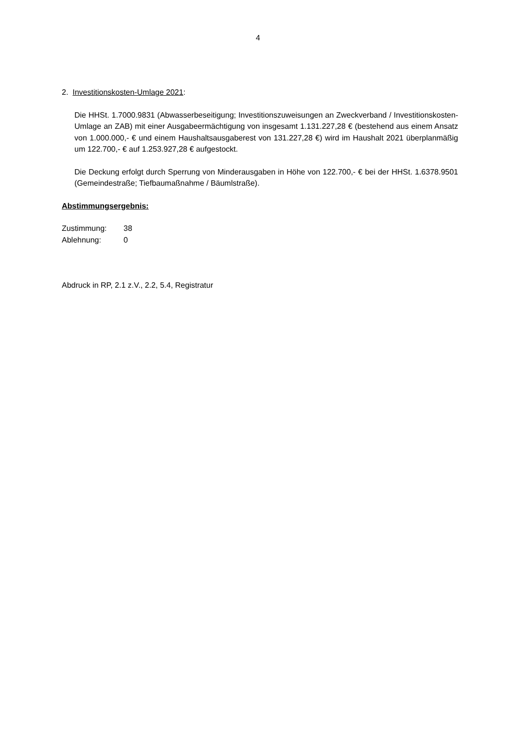4
2. Investitionskosten-Umlage 2021:
Die HHSt. 1.7000.9831 (Abwasserbeseitigung; Investitionszuweisungen an Zweckverband / Investitionskosten-Umlage an ZAB) mit einer Ausgabeermächtigung von insgesamt 1.131.227,28 € (bestehend aus einem Ansatz von 1.000.000,- € und einem Haushaltsausgaberest von 131.227,28 €) wird im Haushalt 2021 überplanmäßig um 122.700,- € auf 1.253.927,28 € aufgestockt.
Die Deckung erfolgt durch Sperrung von Minderausgaben in Höhe von 122.700,- € bei der HHSt. 1.6378.9501 (Gemeindestraße; Tiefbaumaßnahme / Bäumlstraße).
Abstimmungsergebnis:
Zustimmung: 38
Ablehnung: 0
Abdruck in RP, 2.1 z.V., 2.2, 5.4, Registratur